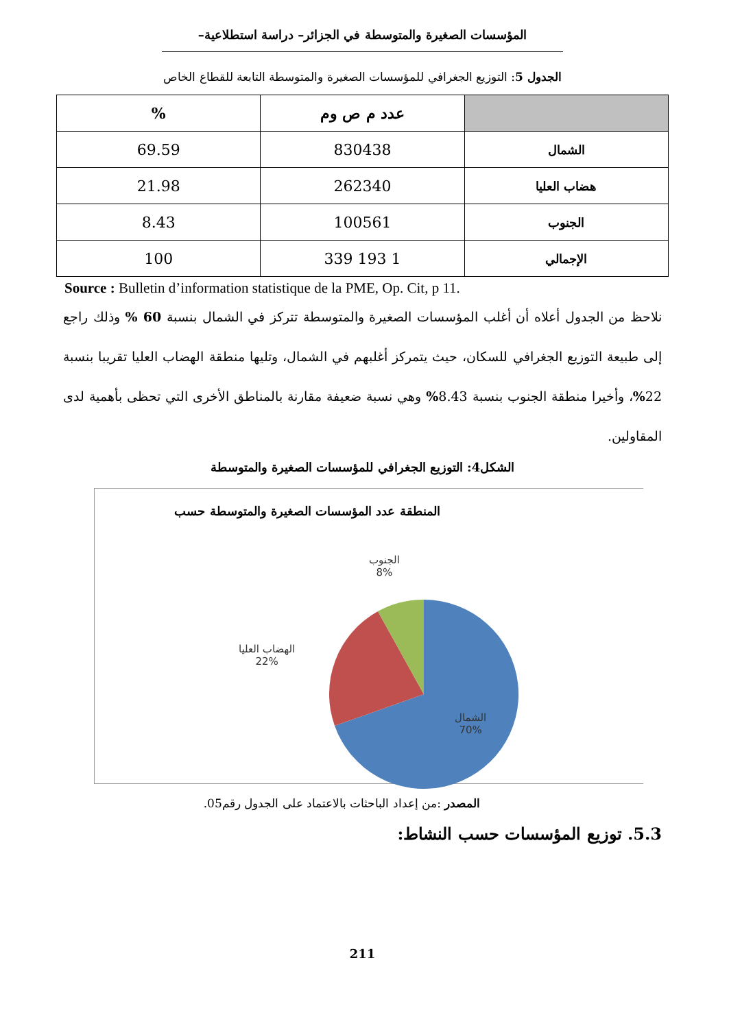المؤسسات الصغيرة والمتوسطة في الجزائر– دراسة استطلاعية–
الجدول 5: التوزيع الجغرافي للمؤسسات الصغيرة والمتوسطة التابعة للقطاع الخاص
| | عدد م ص وم | % |
| --- | --- | --- |
| الشمال | 830438 | 69.59 |
| هضاب العليا | 262340 | 21.98 |
| الجنوب | 100561 | 8.43 |
| الإجمالي | 1 193 339 | 100 |
Source : Bulletin d’information statistique de la PME, Op. Cit, p 11.
نلاحظ من الجدول أعلاه أن أغلب المؤسسات الصغيرة والمتوسطة تتركز في الشمال بنسبة 60 % وذلك راجع إلى طبيعة التوزيع الجغرافي للسكان، حيث يتمركز أغلبهم في الشمال، وتليها منطقة الهضاب العليا تقريبا بنسبة 22%، وأخيرا منطقة الجنوب بنسبة 8.43% وهي نسبة ضعيفة مقارنة بالمناطق الأخرى التي تحظى بأهمية لدى المقاولين.
الشكل4: التوزيع الجغرافي للمؤسسات الصغيرة والمتوسطة
المنطقة عدد المؤسسات الصغيرة والمتوسطة حسب
الجنوب
8%
الهضاب العليا
22%
الشمال
70%
المصدر :من إعداد الباحثات بالاعتماد على الجدول رقم05.
5.3. توزيع المؤسسات حسب النشاط:
211